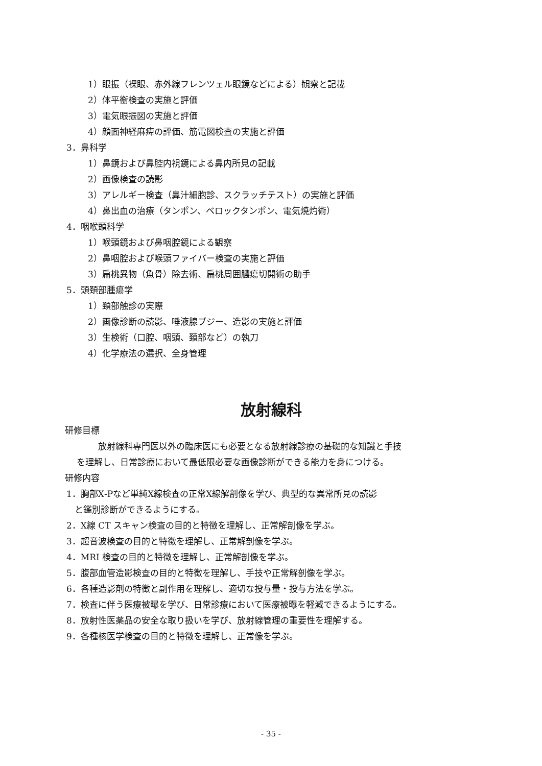1）眼振（裸眼、赤外線フレンツェル眼鏡などによる）観察と記載
2）体平衡検査の実施と評価
3）電気眼振図の実施と評価
4）顔面神経麻痺の評価、筋電図検査の実施と評価
3．鼻科学
1）鼻鏡および鼻腔内視鏡による鼻内所見の記載
2）画像検査の読影
3）アレルギー検査（鼻汁細胞診、スクラッチテスト）の実施と評価
4）鼻出血の治療（タンポン、ベロックタンポン、電気焼灼術）
4．咽喉頭科学
1）喉頭鏡および鼻咽腔鏡による観察
2）鼻咽腔および喉頭ファイバー検査の実施と評価
3）扁桃異物（魚骨）除去術、扁桃周囲膿瘍切開術の助手
5．頭頚部腫瘍学
1）頚部触診の実際
2）画像診断の読影、唾液腺ブジー、造影の実施と評価
3）生検術（口腔、咽頭、頚部など）の執刀
4）化学療法の選択、全身管理
放射線科
研修目標
放射線科専門医以外の臨床医にも必要となる放射線診療の基礎的な知識と手技
を理解し、日常診療において最低限必要な画像診断ができる能力を身につける。
研修内容
1．胸部X‐Pなど単純X線検査の正常X線解剖像を学び、典型的な異常所見の読影
と鑑別診断ができるようにする。
2．X線 CT スキャン検査の目的と特徴を理解し、正常解剖像を学ぶ。
3．超音波検査の目的と特徴を理解し、正常解剖像を学ぶ。
4．MRI 検査の目的と特徴を理解し、正常解剖像を学ぶ。
5．腹部血管造影検査の目的と特徴を理解し、手技や正常解剖像を学ぶ。
6．各種造影剤の特徴と副作用を理解し、適切な投与量・投与方法を学ぶ。
7．検査に伴う医療被曝を学び、日常診療において医療被曝を軽減できるようにする。
8．放射性医薬品の安全な取り扱いを学び、放射線管理の重要性を理解する。
9．各種核医学検査の目的と特徴を理解し、正常像を学ぶ。
- 35 -